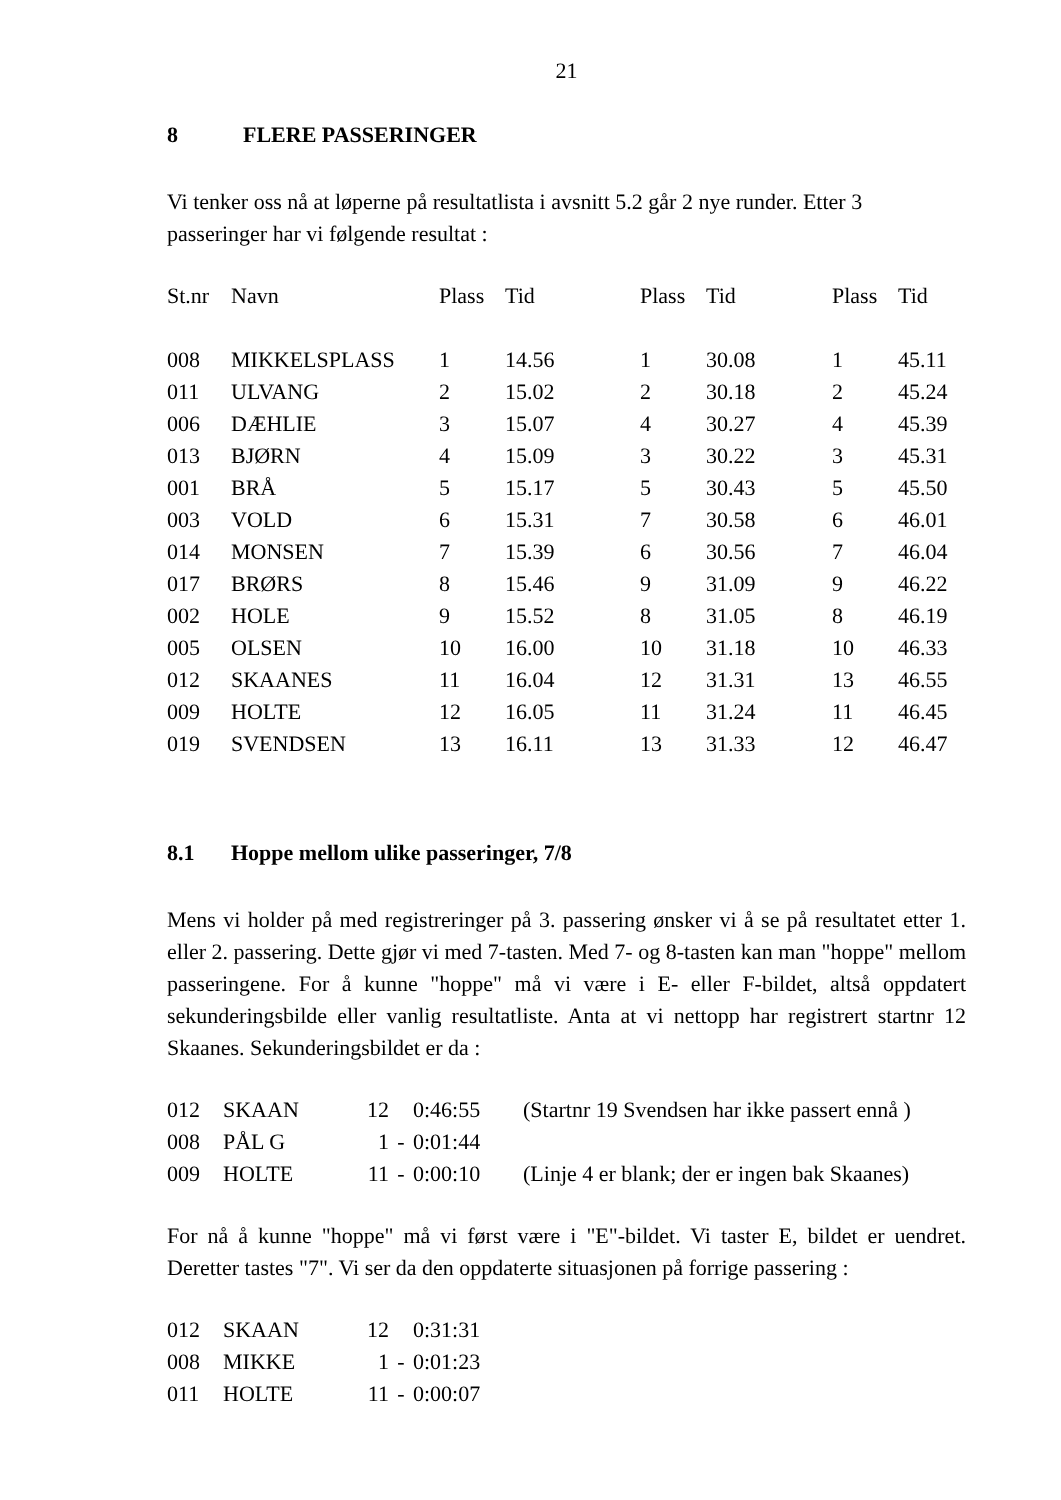21
8 FLERE PASSERINGER
Vi tenker oss nå at løperne på resultatlista i avsnitt 5.2 går 2 nye runder. Etter 3 passeringer har vi følgende resultat :
| St.nr | Navn | Plass | Tid | Plass | Tid | Plass | Tid |
| --- | --- | --- | --- | --- | --- | --- | --- |
| 008 | MIKKELSPLASS | 1 | 14.56 | 1 | 30.08 | 1 | 45.11 |
| 011 | ULVANG | 2 | 15.02 | 2 | 30.18 | 2 | 45.24 |
| 006 | DÆHLIE | 3 | 15.07 | 4 | 30.27 | 4 | 45.39 |
| 013 | BJØRN | 4 | 15.09 | 3 | 30.22 | 3 | 45.31 |
| 001 | BRÅ | 5 | 15.17 | 5 | 30.43 | 5 | 45.50 |
| 003 | VOLD | 6 | 15.31 | 7 | 30.58 | 6 | 46.01 |
| 014 | MONSEN | 7 | 15.39 | 6 | 30.56 | 7 | 46.04 |
| 017 | BRØRS | 8 | 15.46 | 9 | 31.09 | 9 | 46.22 |
| 002 | HOLE | 9 | 15.52 | 8 | 31.05 | 8 | 46.19 |
| 005 | OLSEN | 10 | 16.00 | 10 | 31.18 | 10 | 46.33 |
| 012 | SKAANES | 11 | 16.04 | 12 | 31.31 | 13 | 46.55 |
| 009 | HOLTE | 12 | 16.05 | 11 | 31.24 | 11 | 46.45 |
| 019 | SVENDSEN | 13 | 16.11 | 13 | 31.33 | 12 | 46.47 |
8.1 Hoppe mellom ulike passeringer, 7/8
Mens vi holder på med registreringer på 3. passering ønsker vi å se på resultatet etter 1. eller 2. passering. Dette gjør vi med 7-tasten. Med 7- og 8-tasten kan man "hoppe" mellom passeringene. For å kunne "hoppe" må vi være i E- eller F-bildet, altså oppdatert sekunderingsbilde eller vanlig resultatliste. Anta at vi nettopp har registrert startnr 12 Skaanes. Sekunderingsbildet er da :
| 012 | SKAAN | 12 | | 0:46:55 | (Startnr 19 Svendsen har ikke passert ennå ) |
| 008 | PÅL G | 1 | - | 0:01:44 | |
| 009 | HOLTE | 11 | - | 0:00:10 | (Linje 4 er blank; der er ingen bak Skaanes) |
For nå å kunne "hoppe" må vi først være i "E"-bildet. Vi taster E, bildet er uendret. Deretter tastes "7". Vi ser da den oppdaterte situasjonen på forrige passering :
| 012 | SKAAN | 12 | | 0:31:31 |
| 008 | MIKKE | 1 | - | 0:01:23 |
| 011 | HOLTE | 11 | - | 0:00:07 |